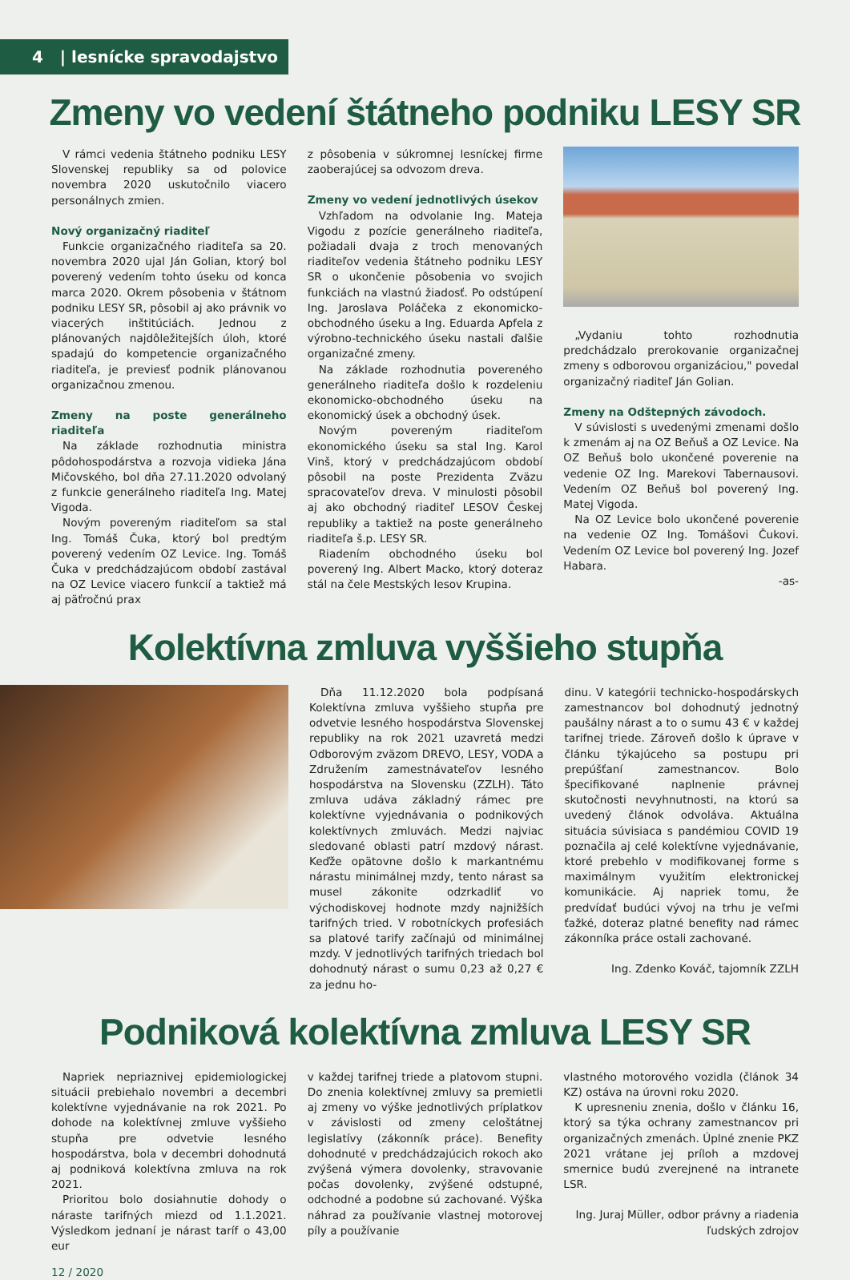4 | lesnícke spravodajstvo
Zmeny vo vedení štátneho podniku LESY SR
V rámci vedenia štátneho podniku LESY Slovenskej republiky sa od polovice novembra 2020 uskutočnilo viacero personálnych zmien.
Nový organizačný riaditeľ
Funkcie organizačného riaditeľa sa 20. novembra 2020 ujal Ján Golian, ktorý bol poverený vedením tohto úseku od konca marca 2020. Okrem pôsobenia v štátnom podniku LESY SR, pôsobil aj ako právnik vo viacerých inštitúciách. Jednou z plánovaných najdôležitejších úloh, ktoré spadajú do kompetencie organizačného riaditeľa, je previesť podnik plánovanou organizačnou zmenou.
Zmeny na poste generálneho riaditeľa
Na základe rozhodnutia ministra pôdohospodárstva a rozvoja vidieka Jána Mičovského, bol dňa 27.11.2020 odvolaný z funkcie generálneho riaditeľa Ing. Matej Vigoda.
Novým povereným riaditeľom sa stal Ing. Tomáš Čuka, ktorý bol predtým poverený vedením OZ Levice. Ing. Tomáš Čuka v predchádzajúcom období zastával na OZ Levice viacero funkcií a taktiež má aj päťročnú prax
z pôsobenia v súkromnej lesníckej firme zaoberajúcej sa odvozom dreva.
Zmeny vo vedení jednotlivých úsekov
Vzhľadom na odvolanie Ing. Mateja Vigodu z pozície generálneho riaditeľa, požiadali dvaja z troch menovaných riaditeľov vedenia štátneho podniku LESY SR o ukončenie pôsobenia vo svojich funkciách na vlastnú žiadosť. Po odstúpení Ing. Jaroslava Poláčeka z ekonomicko-obchodného úseku a Ing. Eduarda Apfela z výrobno-technického úseku nastali ďalšie organizačné zmeny.
Na základe rozhodnutia povereného generálneho riaditeľa došlo k rozdeleniu ekonomicko-obchodného úseku na ekonomický úsek a obchodný úsek.
Novým povereným riaditeľom ekonomického úseku sa stal Ing. Karol Vinš, ktorý v predchádzajúcom období pôsobil na poste Prezidenta Zväzu spracovateľov dreva. V minulosti pôsobil aj ako obchodný riaditeľ LESOV Českej republiky a taktiež na poste generálneho riaditeľa š.p. LESY SR.
Riadením obchodného úseku bol poverený Ing. Albert Macko, ktorý doteraz stál na čele Mestských lesov Krupina.
„Vydaniu tohto rozhodnutia predchádzalo prerokovanie organizačnej zmeny s odborovou organizáciou," povedal organizačný riaditeľ Ján Golian.
Zmeny na Odštepných závodoch.
V súvislosti s uvedenými zmenami došlo k zmenám aj na OZ Beňuš a OZ Levice. Na OZ Beňuš bolo ukončené poverenie na vedenie OZ Ing. Marekovi Tabernausovi. Vedením OZ Beňuš bol poverený Ing. Matej Vigoda.
Na OZ Levice bolo ukončené poverenie na vedenie OZ Ing. Tomášovi Čukovi. Vedením OZ Levice bol poverený Ing. Jozef Habara.
-as-
Kolektívna zmluva vyššieho stupňa
Dňa 11.12.2020 bola podpísaná Kolektívna zmluva vyššieho stupňa pre odvetvie lesného hospodárstva Slovenskej republiky na rok 2021 uzavretá medzi Odborovým zväzom DREVO, LESY, VODA a Združením zamestnávateľov lesného hospodárstva na Slovensku (ZZLH). Táto zmluva udáva základný rámec pre kolektívne vyjednávania o podnikových kolektívnych zmluvách. Medzi najviac sledované oblasti patrí mzdový nárast. Keďže opätovne došlo k markantnému nárastu minimálnej mzdy, tento nárast sa musel zákonite odzrkadliť vo východiskovej hodnote mzdy najnižších tarifných tried. V robotníckych profesiách sa platové tarify začínajú od minimálnej mzdy. V jednotlivých tarifných triedach bol dohodnutý nárast o sumu 0,23 až 0,27 € za jednu ho-
dinu. V kategórii technicko-hospodárskych zamestnancov bol dohodnutý jednotný paušálny nárast a to o sumu 43 € v každej tarifnej triede. Zároveň došlo k úprave v článku týkajúceho sa postupu pri prepúšťaní zamestnancov. Bolo špecifikované naplnenie právnej skutočnosti nevyhnutnosti, na ktorú sa uvedený článok odvoláva. Aktuálna situácia súvisiaca s pandémiou COVID 19 poznačila aj celé kolektívne vyjednávanie, ktoré prebehlo v modifikovanej forme s maximálnym využitím elektronickej komunikácie. Aj napriek tomu, že predvídať budúci vývoj na trhu je veľmi ťažké, doteraz platné benefity nad rámec zákonníka práce ostali zachované.
Ing. Zdenko Kováč, tajomník ZZLH
Podniková kolektívna zmluva LESY SR
Napriek nepriaznivej epidemiologickej situácii prebiehalo novembri a decembri kolektívne vyjednávanie na rok 2021. Po dohode na kolektívnej zmluve vyššieho stupňa pre odvetvie lesného hospodárstva, bola v decembri dohodnutá aj podniková kolektívna zmluva na rok 2021.
Prioritou bolo dosiahnutie dohody o náraste tarifných miezd od 1.1.2021. Výsledkom jednaní je nárast taríf o 43,00 eur
12 / 2020
v každej tarifnej triede a platovom stupni. Do znenia kolektívnej zmluvy sa premietli aj zmeny vo výške jednotlivých príplatkov v závislosti od zmeny celoštátnej legislatívy (zákonník práce). Benefity dohodnuté v predchádzajúcich rokoch ako zvýšená výmera dovolenky, stravovanie počas dovolenky, zvýšené odstupné, odchodné a podobne sú zachované. Výška náhrad za používanie vlastnej motorovej píly a používanie
vlastného motorového vozidla (článok 34 KZ) ostáva na úrovni roku 2020.
K upresneniu znenia, došlo v článku 16, ktorý sa týka ochrany zamestnancov pri organizačných zmenách. Úplné znenie PKZ 2021 vrátane jej príloh a mzdovej smernice budú zverejnené na intranete LSR.
Ing. Juraj Müller, odbor právny a riadenia ľudských zdrojov